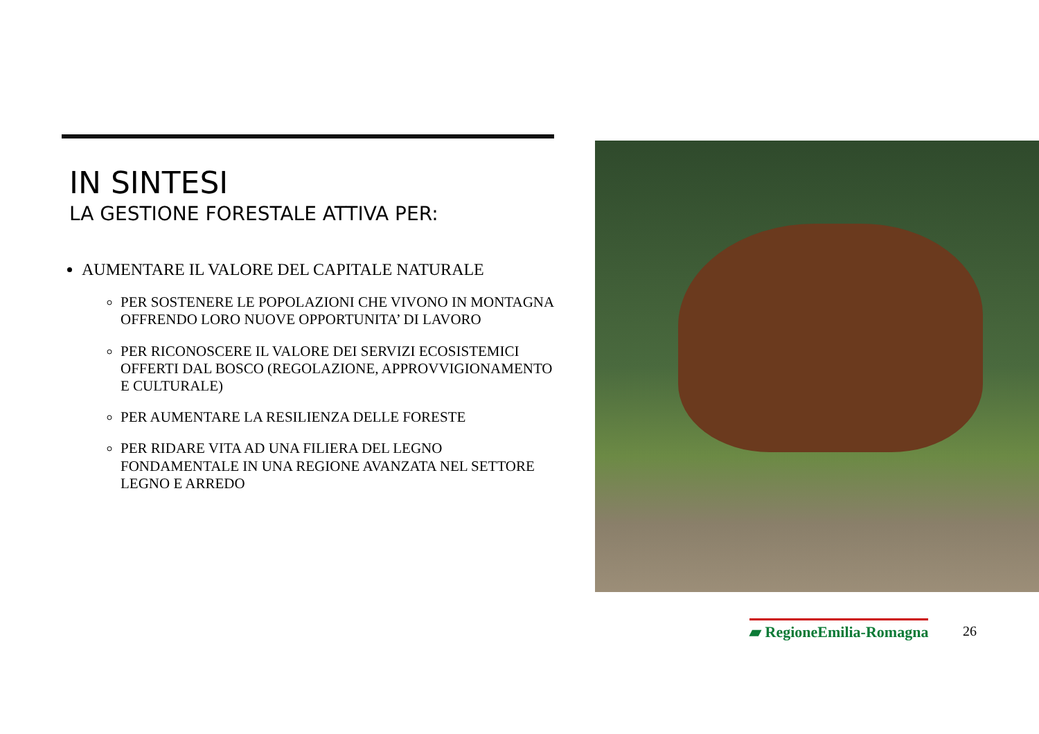IN SINTESI
LA GESTIONE FORESTALE ATTIVA PER:
AUMENTARE IL VALORE DEL CAPITALE NATURALE
PER SOSTENERE LE POPOLAZIONI CHE VIVONO IN MONTAGNA OFFRENDO LORO NUOVE OPPORTUNITA’ DI LAVORO
PER RICONOSCERE IL VALORE DEI SERVIZI ECOSISTEMICI OFFERTI DAL BOSCO (REGOLAZIONE, APPROVVIGIONAMENTO E CULTURALE)
PER AUMENTARE LA RESILIENZA DELLE FORESTE
PER RIDARE VITA AD UNA FILIERA DEL LEGNO FONDAMENTALE IN UNA REGIONE AVANZATA NEL SETTORE LEGNO E ARREDO
▰ RegioneEmilia-Romagna 26